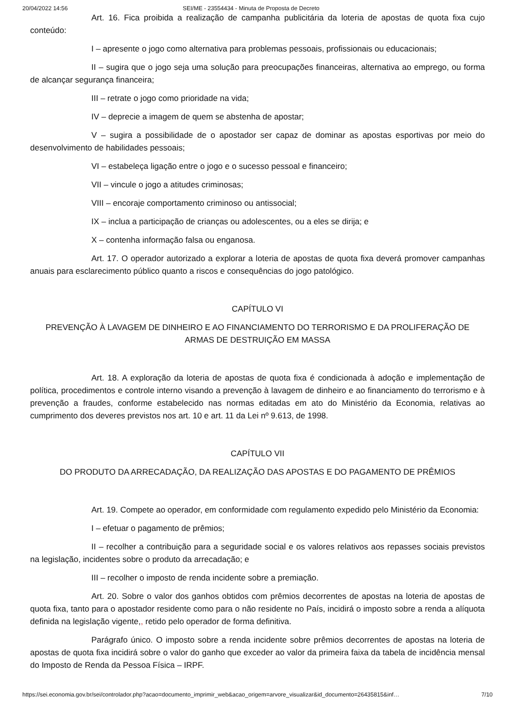20/04/2022 14:56 SEI/ME - 23554434 - Minuta de Proposta de Decreto
Art. 16. Fica proibida a realização de campanha publicitária da loteria de apostas de quota fixa cujo conteúdo:
I – apresente o jogo como alternativa para problemas pessoais, profissionais ou educacionais;
II – sugira que o jogo seja uma solução para preocupações financeiras, alternativa ao emprego, ou forma de alcançar segurança financeira;
III – retrate o jogo como prioridade na vida;
IV – deprecie a imagem de quem se abstenha de apostar;
V – sugira a possibilidade de o apostador ser capaz de dominar as apostas esportivas por meio do desenvolvimento de habilidades pessoais;
VI – estabeleça ligação entre o jogo e o sucesso pessoal e financeiro;
VII – vincule o jogo a atitudes criminosas;
VIII – encoraje comportamento criminoso ou antissocial;
IX – inclua a participação de crianças ou adolescentes, ou a eles se dirija; e
X – contenha informação falsa ou enganosa.
Art. 17. O operador autorizado a explorar a loteria de apostas de quota fixa deverá promover campanhas anuais para esclarecimento público quanto a riscos e consequências do jogo patológico.
CAPÍTULO VI
PREVENÇÃO À LAVAGEM DE DINHEIRO E AO FINANCIAMENTO DO TERRORISMO E DA PROLIFERAÇÃO DE ARMAS DE DESTRUIÇÃO EM MASSA
Art. 18. A exploração da loteria de apostas de quota fixa é condicionada à adoção e implementação de política, procedimentos e controle interno visando a prevenção à lavagem de dinheiro e ao financiamento do terrorismo e à prevenção a fraudes, conforme estabelecido nas normas editadas em ato do Ministério da Economia, relativas ao cumprimento dos deveres previstos nos art. 10 e art. 11 da Lei nº 9.613, de 1998.
CAPÍTULO VII
DO PRODUTO DA ARRECADAÇÃO, DA REALIZAÇÃO DAS APOSTAS E DO PAGAMENTO DE PRÊMIOS
Art. 19. Compete ao operador, em conformidade com regulamento expedido pelo Ministério da Economia:
I – efetuar o pagamento de prêmios;
II – recolher a contribuição para a seguridade social e os valores relativos aos repasses sociais previstos na legislação, incidentes sobre o produto da arrecadação; e
III – recolher o imposto de renda incidente sobre a premiação.
Art. 20. Sobre o valor dos ganhos obtidos com prêmios decorrentes de apostas na loteria de apostas de quota fixa, tanto para o apostador residente como para o não residente no País, incidirá o imposto sobre a renda a alíquota definida na legislação vigente,, retido pelo operador de forma definitiva.
Parágrafo único. O imposto sobre a renda incidente sobre prêmios decorrentes de apostas na loteria de apostas de quota fixa incidirá sobre o valor do ganho que exceder ao valor da primeira faixa da tabela de incidência mensal do Imposto de Renda da Pessoa Física – IRPF.
https://sei.economia.gov.br/sei/controlador.php?acao=documento_imprimir_web&acao_origem=arvore_visualizar&id_documento=26435815&inf… 7/10